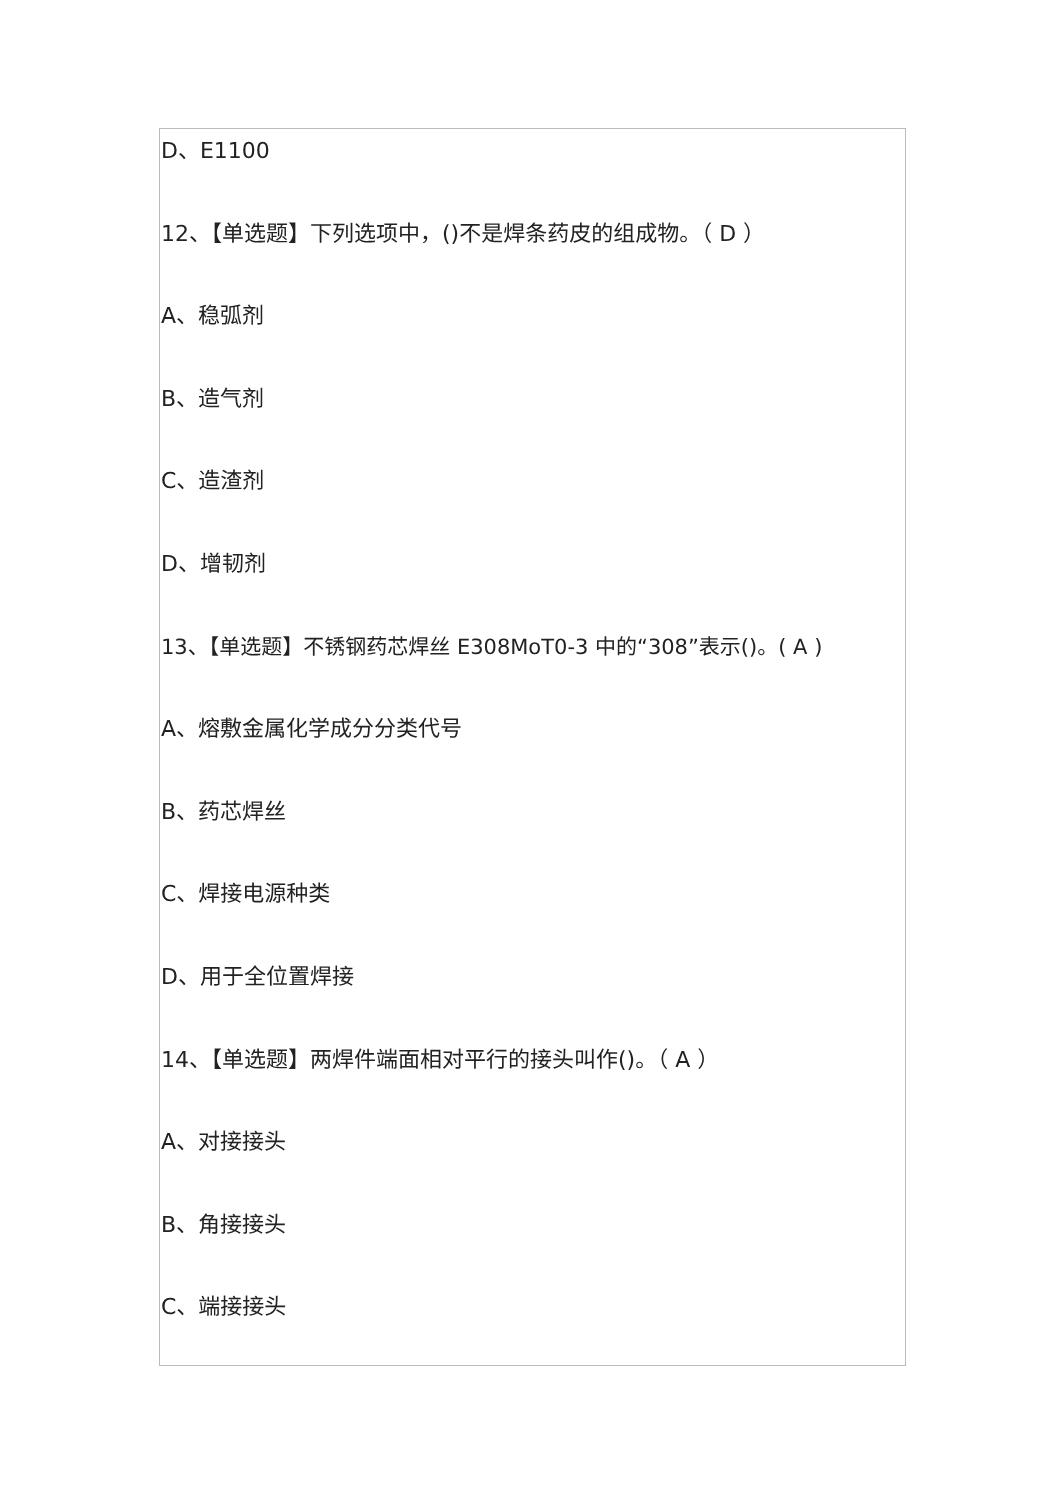D、E1100
12、【单选题】下列选项中，()不是焊条药皮的组成物。（ D ）
A、稳弧剂
B、造气剂
C、造渣剂
D、增韧剂
13、【单选题】不锈钢药芯焊丝 E308MoT0-3 中的“308”表示()。( A )
A、熔敷金属化学成分分类代号
B、药芯焊丝
C、焊接电源种类
D、用于全位置焊接
14、【单选题】两焊件端面相对平行的接头叫作()。（ A ）
A、对接接头
B、角接接头
C、端接接头